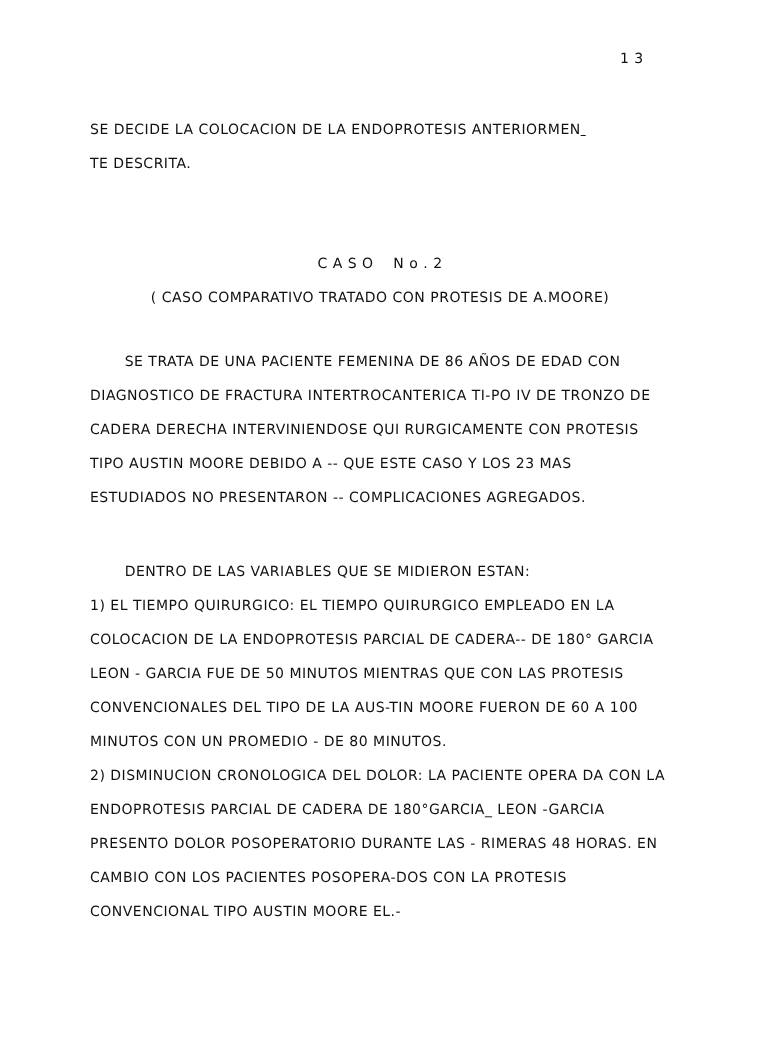1 3
SE DECIDE LA COLOCACION DE LA ENDOPROTESIS ANTERIORMEN
TE DESCRITA.
C A S O N o . 2
( CASO COMPARATIVO TRATADO CON PROTESIS DE A.MOORE)
SE TRATA DE UNA PACIENTE FEMENINA DE 86 AÑOS DE EDAD CON DIAGNOSTICO DE FRACTURA INTERTROCANTERICA TI-PO IV DE TRONZO DE CADERA DERECHA INTERVINIENDOSE QUI RURGICAMENTE CON PROTESIS TIPO AUSTIN MOORE DEBIDO A -- QUE ESTE CASO Y LOS 23 MAS ESTUDIADOS NO PRESENTARON -- COMPLICACIONES AGREGADOS.
DENTRO DE LAS VARIABLES QUE SE MIDIERON ESTAN:
1) EL TIEMPO QUIRURGICO: EL TIEMPO QUIRURGICO EMPLEADO EN LA COLOCACION DE LA ENDOPROTESIS PARCIAL DE CADERA-- DE 180° GARCIA LEON - GARCIA FUE DE 50 MINUTOS MIENTRAS QUE CON LAS PROTESIS CONVENCIONALES DEL TIPO DE LA AUS-TIN MOORE FUERON DE 60 A 100 MINUTOS CON UN PROMEDIO - DE 80 MINUTOS.
2) DISMINUCION CRONOLOGICA DEL DOLOR: LA PACIENTE OPERA DA CON LA ENDOPROTESIS PARCIAL DE CADERA DE 180°GARCIA_ LEON -GARCIA PRESENTO DOLOR POSOPERATORIO DURANTE LAS - RIMERAS 48 HORAS. EN CAMBIO CON LOS PACIENTES POSOPERA-DOS CON LA PROTESIS CONVENCIONAL TIPO AUSTIN MOORE EL.-